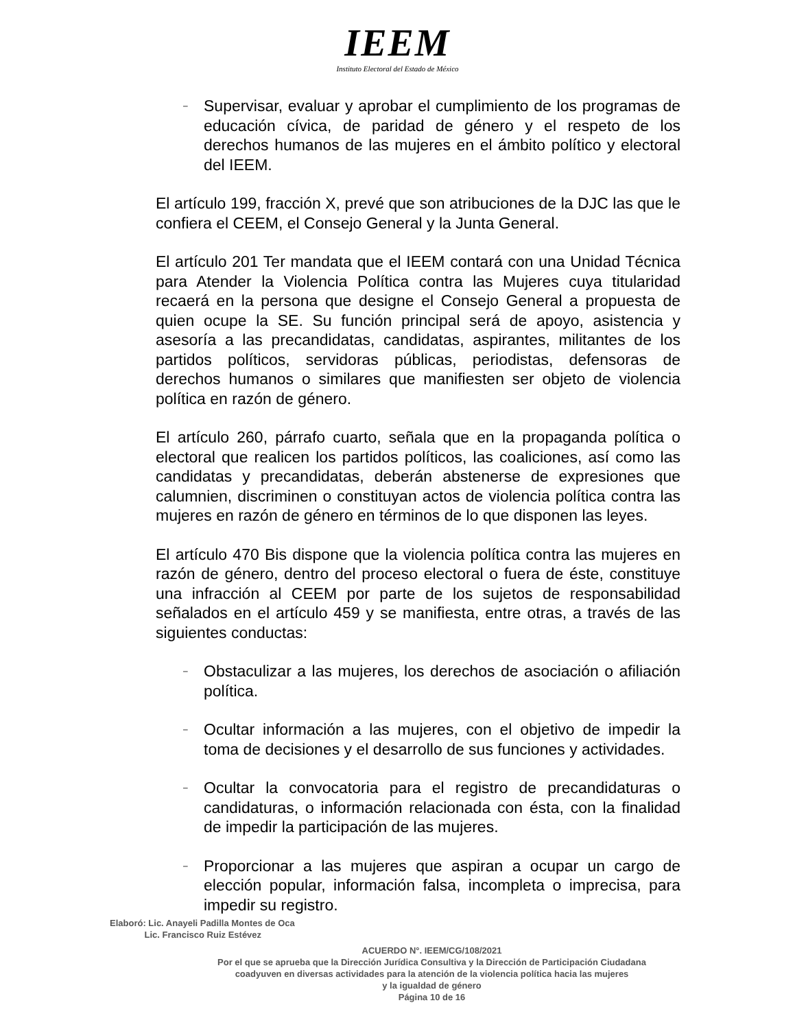IEEM
Instituto Electoral del Estado de México
– Supervisar, evaluar y aprobar el cumplimiento de los programas de educación cívica, de paridad de género y el respeto de los derechos humanos de las mujeres en el ámbito político y electoral del IEEM.
El artículo 199, fracción X, prevé que son atribuciones de la DJC las que le confiera el CEEM, el Consejo General y la Junta General.
El artículo 201 Ter mandata que el IEEM contará con una Unidad Técnica para Atender la Violencia Política contra las Mujeres cuya titularidad recaerá en la persona que designe el Consejo General a propuesta de quien ocupe la SE. Su función principal será de apoyo, asistencia y asesoría a las precandidatas, candidatas, aspirantes, militantes de los partidos políticos, servidoras públicas, periodistas, defensoras de derechos humanos o similares que manifiesten ser objeto de violencia política en razón de género.
El artículo 260, párrafo cuarto, señala que en la propaganda política o electoral que realicen los partidos políticos, las coaliciones, así como las candidatas y precandidatas, deberán abstenerse de expresiones que calumnien, discriminen o constituyan actos de violencia política contra las mujeres en razón de género en términos de lo que disponen las leyes.
El artículo 470 Bis dispone que la violencia política contra las mujeres en razón de género, dentro del proceso electoral o fuera de éste, constituye una infracción al CEEM por parte de los sujetos de responsabilidad señalados en el artículo 459 y se manifiesta, entre otras, a través de las siguientes conductas:
– Obstaculizar a las mujeres, los derechos de asociación o afiliación política.
– Ocultar información a las mujeres, con el objetivo de impedir la toma de decisiones y el desarrollo de sus funciones y actividades.
– Ocultar la convocatoria para el registro de precandidaturas o candidaturas, o información relacionada con ésta, con la finalidad de impedir la participación de las mujeres.
– Proporcionar a las mujeres que aspiran a ocupar un cargo de elección popular, información falsa, incompleta o imprecisa, para impedir su registro.
Elaboró: Lic. Anayeli Padilla Montes de Oca
Lic. Francisco Ruiz Estévez
ACUERDO N°. IEEM/CG/108/2021
Por el que se aprueba que la Dirección Jurídica Consultiva y la Dirección de Participación Ciudadana
coadyuven en diversas actividades para la atención de la violencia política hacia las mujeres
y la igualdad de género
Página 10 de 16